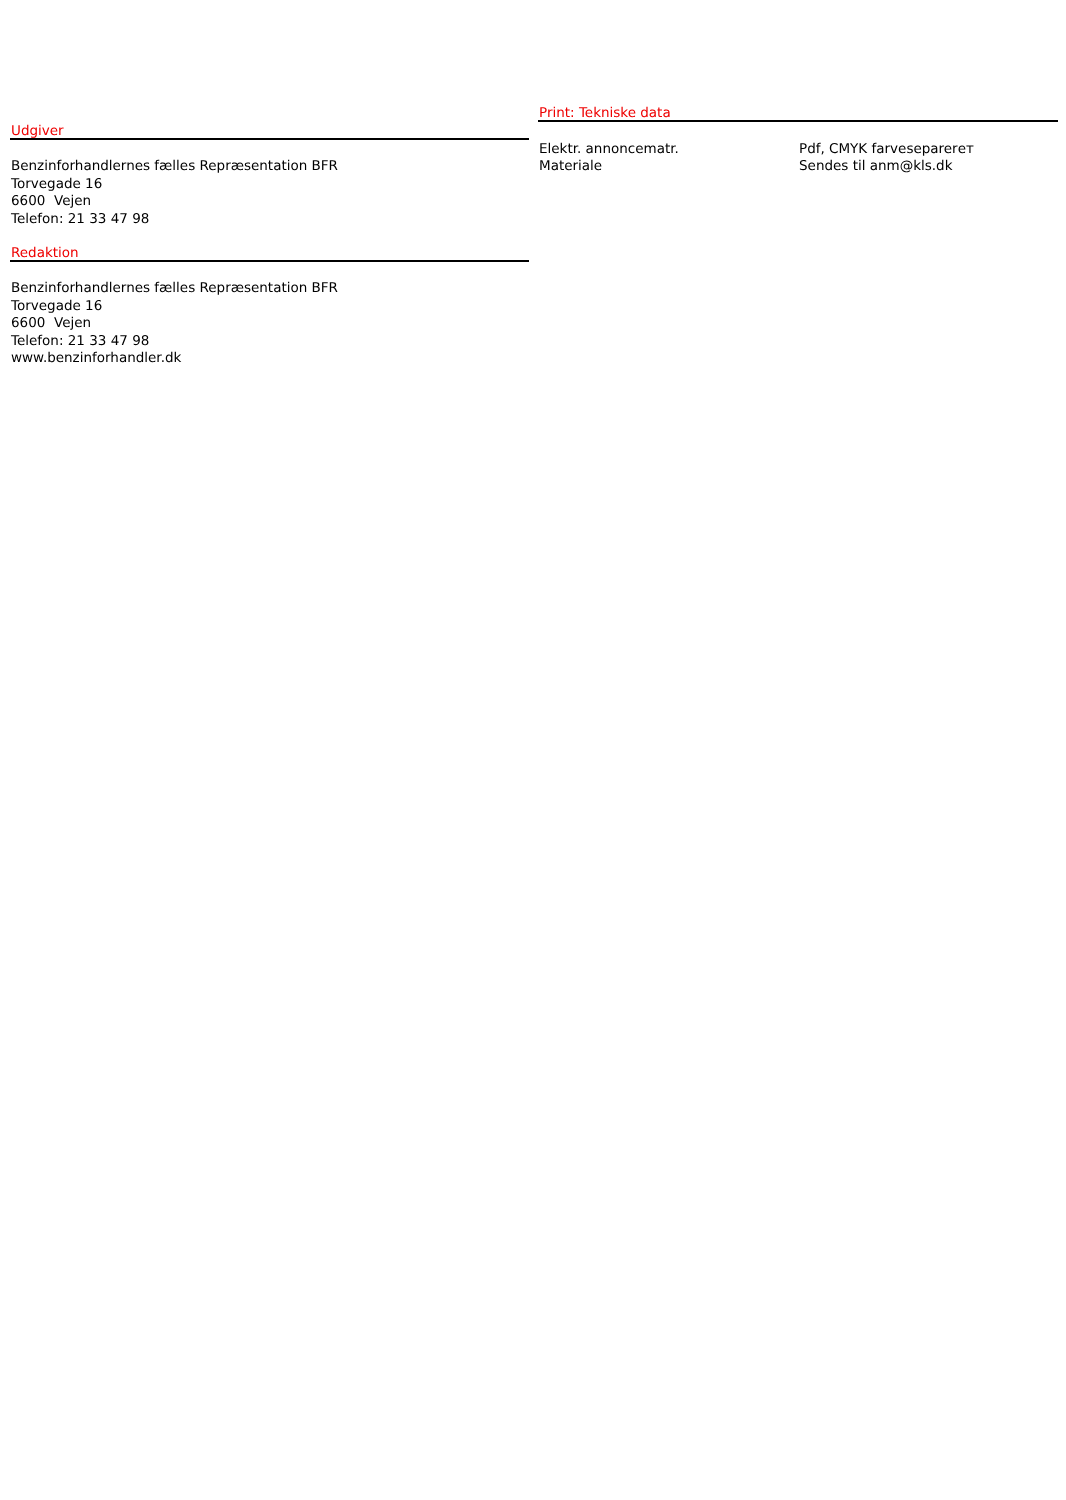Udgiver
Benzinforhandlernes fælles Repræsentation BFR
Torvegade 16
6600 Vejen
Telefon: 21 33 47 98
Redaktion
Benzinforhandlernes fælles Repræsentation BFR
Torvegade 16
6600 Vejen
Telefon: 21 33 47 98
www.benzinforhandler.dk
Print: Tekniske data
| Elektr. annoncematr. | Pdf, CMYK farveseparerет |
| Materiale | Sendes til anm@kls.dk |